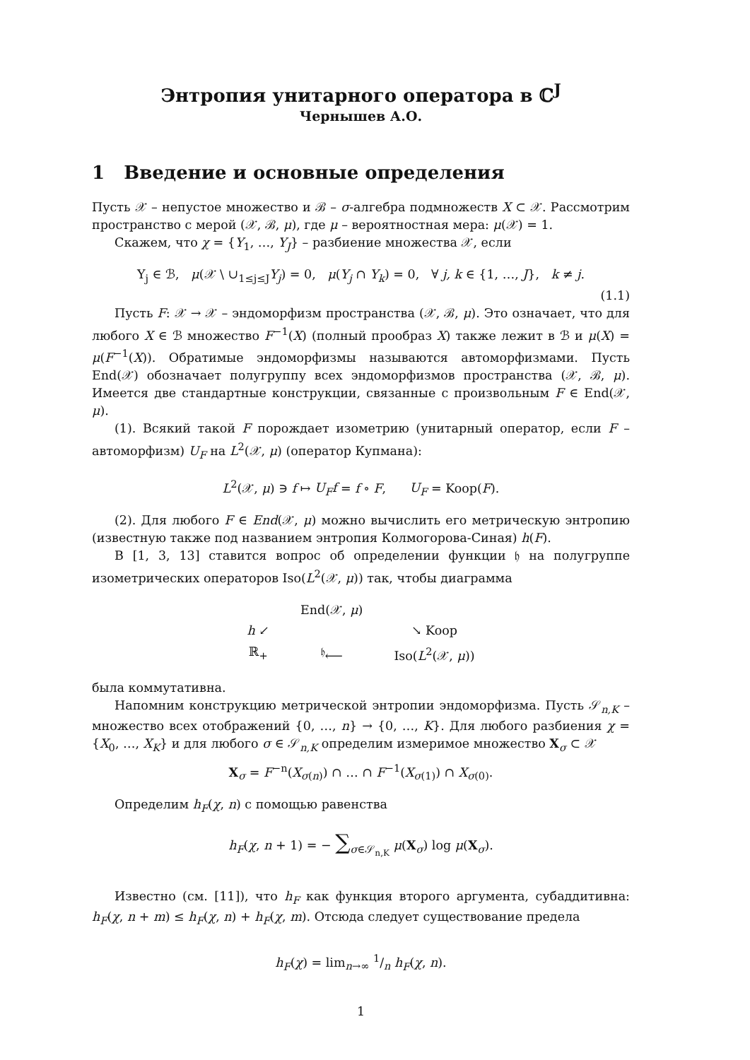Энтропия унитарного оператора в ℂ<sup>J</sup>
Чернышев А.О.
1 Введение и основные определения
Пусть 𝒳 – непустое множество и ℬ – σ-алгебра подмножеств X ⊂ 𝒳. Рассмотрим пространство с мерой (𝒳, ℬ, μ), где μ – вероятностная мера: μ(𝒳) = 1.
Скажем, что χ = {Y<sub>1</sub>, …, Y<sub>J</sub>} – разбиение множества 𝒳, если
Y<sub>j</sub> ∈ ℬ, μ(𝒳 \ ∪<sub>1≤j≤J</sub>Y<sub>j</sub>) = 0, μ(Y<sub>j</sub> ∩ Y<sub>k</sub>) = 0, ∀ j, k ∈ {1, …, J}, k ≠ j.
(1.1)
Пусть F: 𝒳 → 𝒳 – эндоморфизм пространства (𝒳, ℬ, μ). Это означает, что для любого X ∈ ℬ множество F<sup>−1</sup>(X) (полный прообраз X) также лежит в ℬ и μ(X) = μ(F<sup>−1</sup>(X)). Обратимые эндоморфизмы называются автоморфизмами. Пусть End(𝒳) обозначает полугруппу всех эндоморфизмов пространства (𝒳, ℬ, μ). Имеется две стандартные конструкции, связанные с произвольным F ∈ End(𝒳, μ).
(1). Всякий такой F порождает изометрию (унитарный оператор, если F – автоморфизм) U<sub>F</sub> на L<sup>2</sup>(𝒳, μ) (оператор Купмана):
L<sup>2</sup>(𝒳, μ) ∋ f ↦ U<sub>F</sub>f = f ∘ F, U<sub>F</sub> = Koop(F).
(2). Для любого F ∈ End(𝒳, μ) можно вычислить его метрическую энтропию (известную также под названием энтропия Колмогорова-Синая) h(F).
В [1, 3, 13] ставится вопрос об определении функции 𝔥 на полугруппе изометрических операторов Iso(L<sup>2</sup>(𝒳, μ)) так, чтобы диаграмма
| | End(𝒳, μ ) | |
| h ↙ | | ↘ Koop |
| ℝ<sub>+</sub> | <sup>𝔥</sup>⟵ | Iso( L<sup>2</sup>(𝒳, μ )) |
была коммутативна.
Напомним конструкцию метрической энтропии эндоморфизма. Пусть 𝒮<sub>n,K</sub> – множество всех отображений {0, …, n} → {0, …, K}. Для любого разбиения χ = {X<sub>0</sub>, …, X<sub>K</sub>} и для любого σ ∈ 𝒮<sub>n,K</sub> определим измеримое множество X<sub>σ</sub> ⊂ 𝒳
X<sub>σ</sub> = F<sup>−n</sup>(X<sub>σ(n)</sub>) ∩ … ∩ F<sup>−1</sup>(X<sub>σ(1)</sub>) ∩ X<sub>σ(0)</sub>.
Определим h<sub>F</sub>(χ, n) с помощью равенства
h<sub>F</sub>(χ, n + 1) = − ∑<sub>σ∈𝒮<sub>n,K</sub></sub> μ(X<sub>σ</sub>) log μ(X<sub>σ</sub>).
Известно (см. [11]), что h<sub>F</sub> как функция второго аргумента, субаддитивна: h<sub>F</sub>(χ, n + m) ≤ h<sub>F</sub>(χ, n) + h<sub>F</sub>(χ, m). Отсюда следует существование предела
h<sub>F</sub>(χ) = lim<sub>n→∞</sub> 1/n h<sub>F</sub>(χ, n).
1